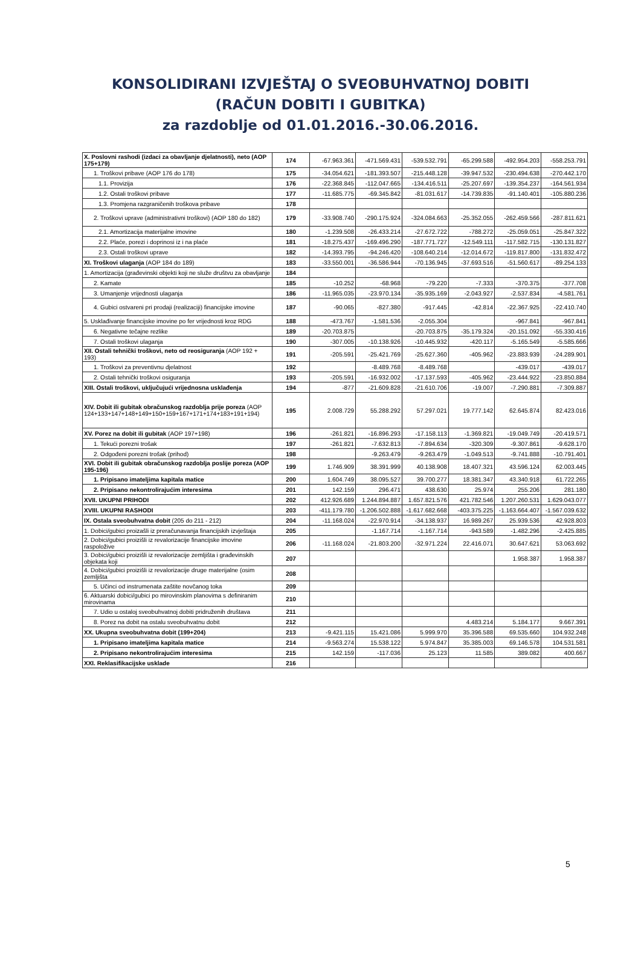KONSOLIDIRANI IZVJEŠTAJ O SVEOBUHVATNOJ DOBITI
(RAČUN DOBITI I GUBITKA)
za razdoblje od 01.01.2016.-30.06.2016.
| X. Poslovni rashodi (izdaci za obavljanje djelatnosti), neto (AOP 175+179) | 174 | -67.963.361 | -471.569.431 | -539.532.791 | -65.299.588 | -492.954.203 | -558.253.791 |
| 1. Troškovi pribave (AOP 176 do 178) | 175 | -34.054.621 | -181.393.507 | -215.448.128 | -39.947.532 | -230.494.638 | -270.442.170 |
| 1.1. Provizija | 176 | -22.368.845 | -112.047.665 | -134.416.511 | -25.207.697 | -139.354.237 | -164.561.934 |
| 1.2. Ostali troškovi pribave | 177 | -11.685.775 | -69.345.842 | -81.031.617 | -14.739.835 | -91.140.401 | -105.880.236 |
| 1.3. Promjena razgraničenih troškova pribave | 178 | | | | | | |
| 2. Troškovi uprave (administrativni troškovi) (AOP 180 do 182) | 179 | -33.908.740 | -290.175.924 | -324.084.663 | -25.352.055 | -262.459.566 | -287.811.621 |
| 2.1. Amortizacija materijalne imovine | 180 | -1.239.508 | -26.433.214 | -27.672.722 | -788.272 | -25.059.051 | -25.847.322 |
| 2.2. Plaće, porezi i doprinosi iz i na plaće | 181 | -18.275.437 | -169.496.290 | -187.771.727 | -12.549.111 | -117.582.715 | -130.131.827 |
| 2.3. Ostali troškovi uprave | 182 | -14.393.795 | -94.246.420 | -108.640.214 | -12.014.672 | -119.817.800 | -131.832.472 |
| XI. Troškovi ulaganja (AOP 184 do 189) | 183 | -33.550.001 | -36.586.944 | -70.136.945 | -37.693.516 | -51.560.617 | -89.254.133 |
| 1. Amortizacija (građevinski objekti koji ne služe društvu za obavljanje | 184 | | | | | | |
| 2. Kamate | 185 | -10.252 | -68.968 | -79.220 | -7.333 | -370.375 | -377.708 |
| 3. Umanjenje vrijednosti ulaganja | 186 | -11.965.035 | -23.970.134 | -35.935.169 | -2.043.927 | -2.537.834 | -4.581.761 |
| 4. Gubici ostvareni pri prodaji (realizaciji) financijske imovine | 187 | -90.065 | -827.380 | -917.445 | -42.814 | -22.367.925 | -22.410.740 |
| 5. Usklađivanje financijske imovine po fer vrijednosti kroz RDG | 188 | -473.767 | -1.581.536 | -2.055.304 | | -967.841 | -967.841 |
| 6. Negativne tečajne rezlike | 189 | -20.703.875 | | -20.703.875 | -35.179.324 | -20.151.092 | -55.330.416 |
| 7. Ostali troškovi ulaganja | 190 | -307.005 | -10.138.926 | -10.445.932 | -420.117 | -5.165.549 | -5.585.666 |
| XII. Ostali tehnički troškovi, neto od reosiguranja (AOP 192 + 193) | 191 | -205.591 | -25.421.769 | -25.627.360 | -405.962 | -23.883.939 | -24.289.901 |
| 1. Troškovi za preventivnu djelatnost | 192 | | -8.489.768 | -8.489.768 | | -439.017 | -439.017 |
| 2. Ostali tehnički troškovi osiguranja | 193 | -205.591 | -16.932.002 | -17.137.593 | -405.962 | -23.444.922 | -23.850.884 |
| XIII. Ostali troškovi, uključujući vrijednosna usklađenja | 194 | -877 | -21.609.828 | -21.610.706 | -19.007 | -7.290.881 | -7.309.887 |
| XIV. Dobit ili gubitak obračunskog razdoblja prije poreza (AOP 124+133+147+148+149+150+159+167+171+174+183+191+194) | 195 | 2.008.729 | 55.288.292 | 57.297.021 | 19.777.142 | 62.645.874 | 82.423.016 |
| XV. Porez na dobit ili gubitak (AOP 197+198) | 196 | -261.821 | -16.896.293 | -17.158.113 | -1.369.821 | -19.049.749 | -20.419.571 |
| 1. Tekući porezni trošak | 197 | -261.821 | -7.632.813 | -7.894.634 | -320.309 | -9.307.861 | -9.628.170 |
| 2. Odgođeni porezni trošak (prihod) | 198 | | -9.263.479 | -9.263.479 | -1.049.513 | -9.741.888 | -10.791.401 |
| XVI. Dobit ili gubitak obračunskog razdoblja poslije poreza (AOP 195-196) | 199 | 1.746.909 | 38.391.999 | 40.138.908 | 18.407.321 | 43.596.124 | 62.003.445 |
| 1. Pripisano imateljima kapitala matice | 200 | 1.604.749 | 38.095.527 | 39.700.277 | 18.381.347 | 43.340.918 | 61.722.265 |
| 2. Pripisano nekontrolirajućim interesima | 201 | 142.159 | 296.471 | 438.630 | 25.974 | 255.206 | 281.180 |
| XVII. UKUPNI PRIHODI | 202 | 412.926.689 | 1.244.894.887 | 1.657.821.576 | 421.782.546 | 1.207.260.531 | 1.629.043.077 |
| XVIII. UKUPNI RASHODI | 203 | -411.179.780 | -1.206.502.888 | -1.617.682.668 | -403.375.225 | -1.163.664.407 | -1.567.039.632 |
| IX. Ostala sveobuhvatna dobit (205 do 211 - 212) | 204 | -11.168.024 | -22.970.914 | -34.138.937 | 16.989.267 | 25.939.536 | 42.928.803 |
| 1. Dobici/gubici proizašli iz preračunavanja financijskih izvještaja | 205 | | -1.167.714 | -1.167.714 | -943.589 | -1.482.296 | -2.425.885 |
| 2. Dobici/gubici proizišli iz revalorizacije financijske imovine raspoložive | 206 | -11.168.024 | -21.803.200 | -32.971.224 | 22.416.071 | 30.647.621 | 53.063.692 |
| 3. Dobici/gubici proizišli iz revalorizacije zemljišta i građevinskih objekata koji | 207 | | | | | 1.958.387 | 1.958.387 |
| 4. Dobici/gubici proizišli iz revalorizacije druge materijalne (osim zemljišta | 208 | | | | | | |
| 5. Učinci od instrumenata zaštite novčanog toka | 209 | | | | | | |
| 6. Aktuarski dobici/gubici po mirovinskim planovima s definiranim mirovinama | 210 | | | | | | |
| 7. Udio u ostaloj sveobuhvatnoj dobiti pridruženih društava | 211 | | | | | | |
| 8. Porez na dobit na ostalu sveobuhvatnu dobit | 212 | | | | 4.483.214 | 5.184.177 | 9.667.391 |
| XX. Ukupna sveobuhvatna dobit (199+204) | 213 | -9.421.115 | 15.421.086 | 5.999.970 | 35.396.588 | 69.535.660 | 104.932.248 |
| 1. Pripisano imateljima kapitala matice | 214 | -9.563.274 | 15.538.122 | 5.974.847 | 35.385.003 | 69.146.578 | 104.531.581 |
| 2. Pripisano nekontrolirajućim interesima | 215 | 142.159 | -117.036 | 25.123 | 11.585 | 389.082 | 400.667 |
| XXI. Reklasifikacijske usklade | 216 | | | | | | |
5